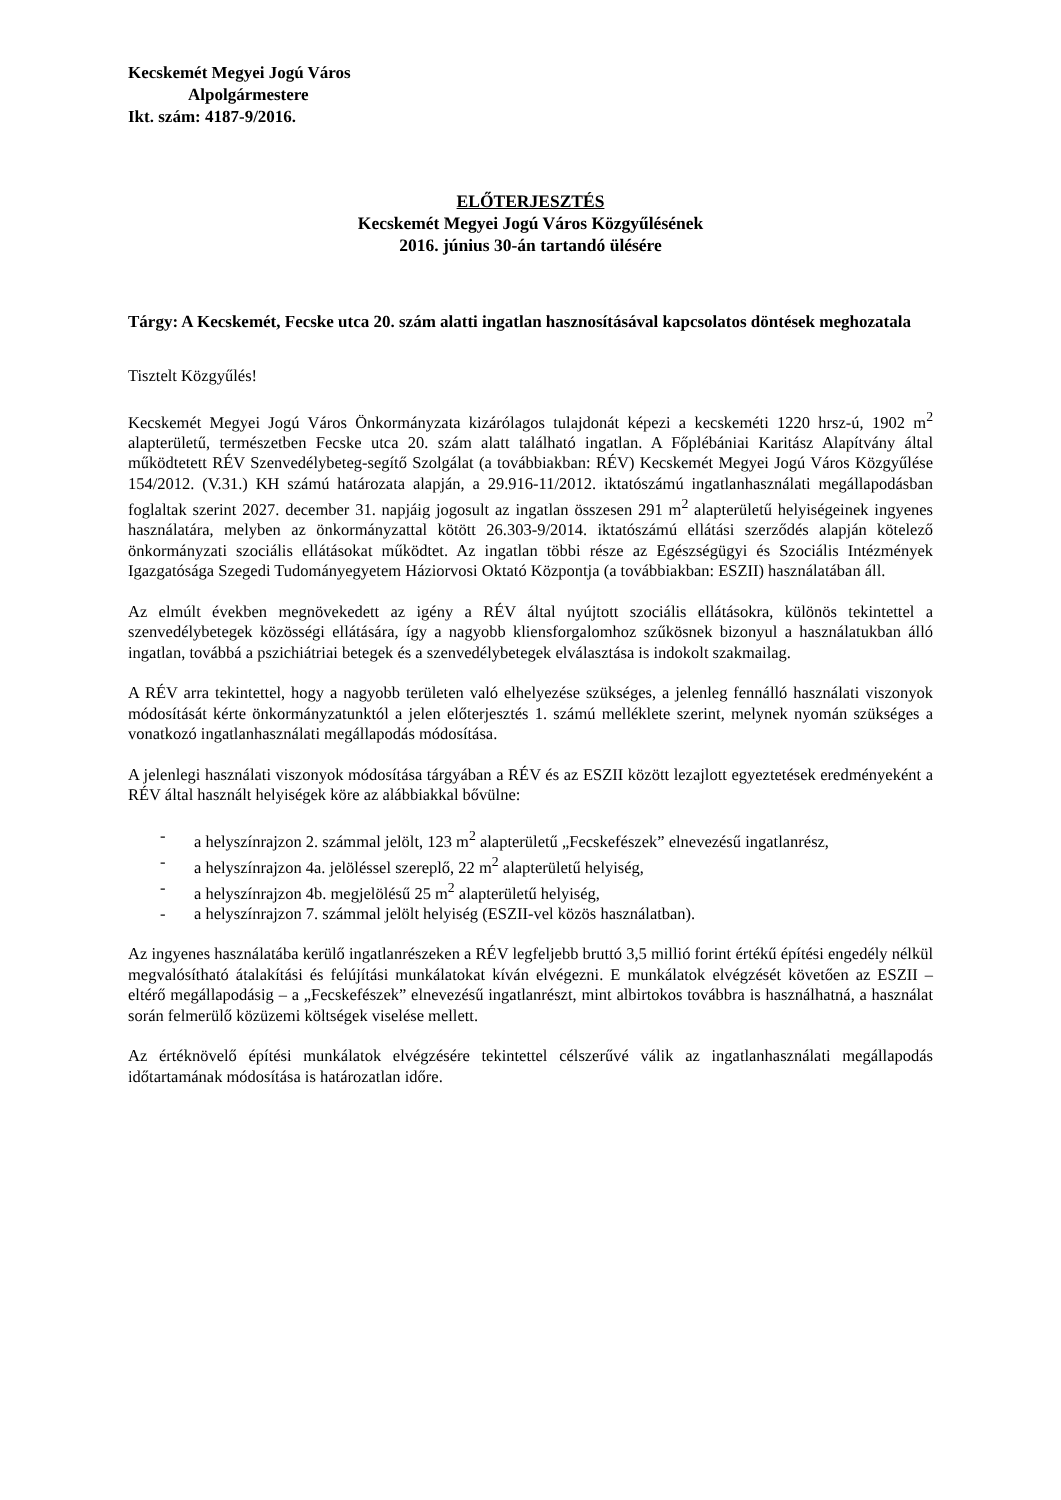Kecskemét Megyei Jogú Város
Alpolgármestere
Ikt. szám: 4187-9/2016.
ELŐTERJESZTÉS
Kecskemét Megyei Jogú Város Közgyűlésének
2016. június 30-án tartandó ülésére
Tárgy: A Kecskemét, Fecske utca 20. szám alatti ingatlan hasznosításával kapcsolatos döntések meghozatala
Tisztelt Közgyűlés!
Kecskemét Megyei Jogú Város Önkormányzata kizárólagos tulajdonát képezi a kecskeméti 1220 hrsz-ú, 1902 m<sup>2</sup> alapterületű, természetben Fecske utca 20. szám alatt található ingatlan. A Főplébániai Karitász Alapítvány által működtetett RÉV Szenvedélybeteg-segítő Szolgálat (a továbbiakban: RÉV) Kecskemét Megyei Jogú Város Közgyűlése 154/2012. (V.31.) KH számú határozata alapján, a 29.916-11/2012. iktatószámú ingatlanhasználati megállapodásban foglaltak szerint 2027. december 31. napjáig jogosult az ingatlan összesen 291 m<sup>2</sup> alapterületű helyiségeinek ingyenes használatára, melyben az önkormányzattal kötött 26.303-9/2014. iktatószámú ellátási szerződés alapján kötelező önkormányzati szociális ellátásokat működtet. Az ingatlan többi része az Egészségügyi és Szociális Intézmények Igazgatósága Szegedi Tudományegyetem Háziorvosi Oktató Központja (a továbbiakban: ESZII) használatában áll.
Az elmúlt években megnövekedett az igény a RÉV által nyújtott szociális ellátásokra, különös tekintettel a szenvedélybetegek közösségi ellátására, így a nagyobb kliensforgalomhoz szűkösnek bizonyul a használatukban álló ingatlan, továbbá a pszichiátriai betegek és a szenvedélybetegek elválasztása is indokolt szakmailag.
A RÉV arra tekintettel, hogy a nagyobb területen való elhelyezése szükséges, a jelenleg fennálló használati viszonyok módosítását kérte önkormányzatunktól a jelen előterjesztés 1. számú melléklete szerint, melynek nyomán szükséges a vonatkozó ingatlanhasználati megállapodás módosítása.
A jelenlegi használati viszonyok módosítása tárgyában a RÉV és az ESZII között lezajlott egyeztetések eredményeként a RÉV által használt helyiségek köre az alábbiakkal bővülne:
- a helyszínrajzon 2. számmal jelölt, 123 m<sup>2</sup> alapterületű „Fecskefészek” elnevezésű ingatlanrész,
- a helyszínrajzon 4a. jelöléssel szereplő, 22 m<sup>2</sup> alapterületű helyiség,
- a helyszínrajzon 4b. megjelölésű 25 m<sup>2</sup> alapterületű helyiség,
- a helyszínrajzon 7. számmal jelölt helyiség (ESZII-vel közös használatban).
Az ingyenes használatába kerülő ingatlanrészeken a RÉV legfeljebb bruttó 3,5 millió forint értékű építési engedély nélkül megvalósítható átalakítási és felújítási munkálatokat kíván elvégezni. E munkálatok elvégzését követően az ESZII – eltérő megállapodásig – a „Fecskefészek” elnevezésű ingatlanrészt, mint albirtokos továbbra is használhatná, a használat során felmerülő közüzemi költségek viselése mellett.
Az értéknövelő építési munkálatok elvégzésére tekintettel célszerűvé válik az ingatlanhasználati megállapodás időtartamának módosítása is határozatlan időre.